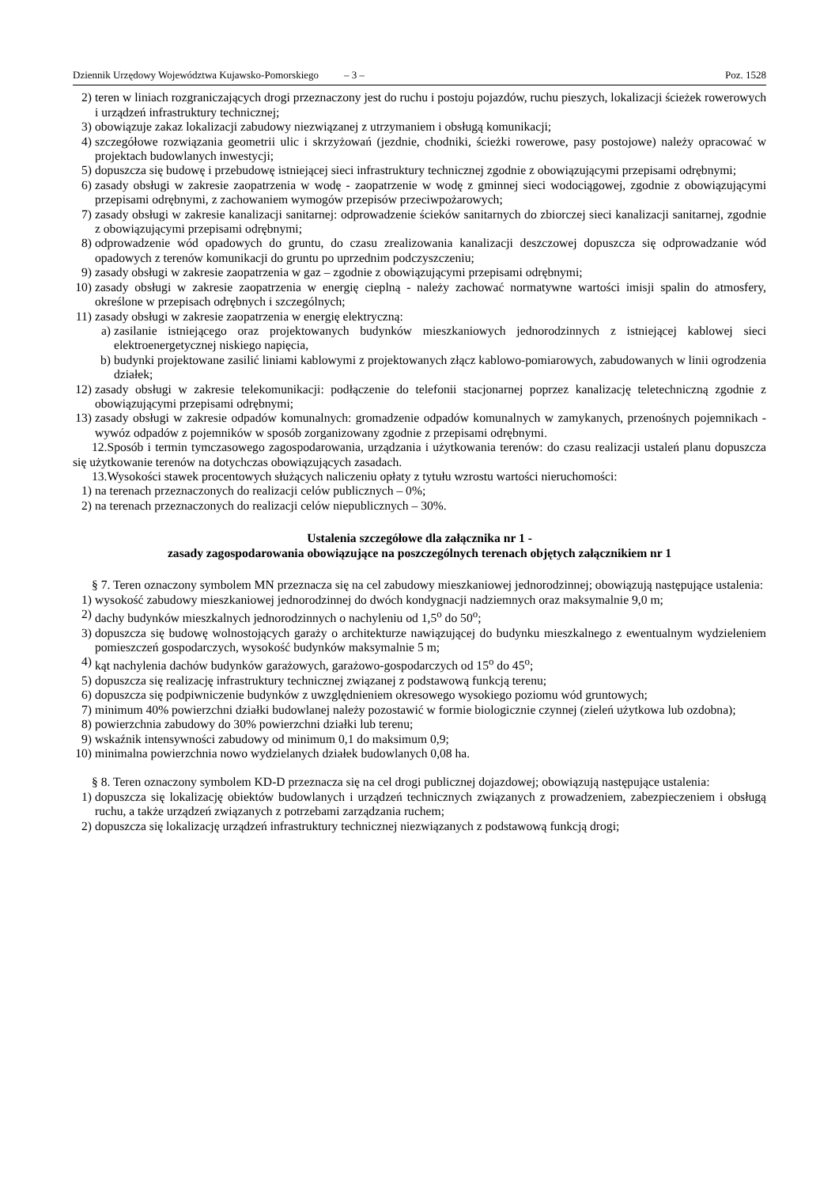Dziennik Urzędowy Województwa Kujawsko-Pomorskiego – 3 – Poz. 1528
2) teren w liniach rozgraniczających drogi przeznaczony jest do ruchu i postoju pojazdów, ruchu pieszych, lokalizacji ścieżek rowerowych i urządzeń infrastruktury technicznej;
3) obowiązuje zakaz lokalizacji zabudowy niezwiązanej z utrzymaniem i obsługą komunikacji;
4) szczegółowe rozwiązania geometrii ulic i skrzyżowań (jezdnie, chodniki, ścieżki rowerowe, pasy postojowe) należy opracować w projektach budowlanych inwestycji;
5) dopuszcza się budowę i przebudowę istniejącej sieci infrastruktury technicznej zgodnie z obowiązującymi przepisami odrębnymi;
6) zasady obsługi w zakresie zaopatrzenia w wodę - zaopatrzenie w wodę z gminnej sieci wodociągowej, zgodnie z obowiązującymi przepisami odrębnymi, z zachowaniem wymogów przepisów przeciwpożarowych;
7) zasady obsługi w zakresie kanalizacji sanitarnej: odprowadzenie ścieków sanitarnych do zbiorczej sieci kanalizacji sanitarnej, zgodnie z obowiązującymi przepisami odrębnymi;
8) odprowadzenie wód opadowych do gruntu, do czasu zrealizowania kanalizacji deszczowej dopuszcza się odprowadzanie wód opadowych z terenów komunikacji do gruntu po uprzednim podczyszczeniu;
9) zasady obsługi w zakresie zaopatrzenia w gaz – zgodnie z obowiązującymi przepisami odrębnymi;
10) zasady obsługi w zakresie zaopatrzenia w energię cieplną - należy zachować normatywne wartości imisji spalin do atmosfery, określone w przepisach odrębnych i szczególnych;
11) zasady obsługi w zakresie zaopatrzenia w energię elektryczną:
a) zasilanie istniejącego oraz projektowanych budynków mieszkaniowych jednorodzinnych z istniejącej kablowej sieci elektroenergetycznej niskiego napięcia,
b) budynki projektowane zasilić liniami kablowymi z projektowanych złącz kablowo-pomiarowych, zabudowanych w linii ogrodzenia działek;
12) zasady obsługi w zakresie telekomunikacji: podłączenie do telefonii stacjonarnej poprzez kanalizację teletechniczną zgodnie z obowiązującymi przepisami odrębnymi;
13) zasady obsługi w zakresie odpadów komunalnych: gromadzenie odpadów komunalnych w zamykanych, przenośnych pojemnikach - wywóz odpadów z pojemników w sposób zorganizowany zgodnie z przepisami odrębnymi.
12.Sposób i termin tymczasowego zagospodarowania, urządzania i użytkowania terenów: do czasu realizacji ustaleń planu dopuszcza się użytkowanie terenów na dotychczas obowiązujących zasadach.
13.Wysokości stawek procentowych służących naliczeniu opłaty z tytułu wzrostu wartości nieruchomości:
1) na terenach przeznaczonych do realizacji celów publicznych – 0%;
2) na terenach przeznaczonych do realizacji celów niepublicznych – 30%.
Ustalenia szczegółowe dla załącznika nr 1 -
zasady zagospodarowania obowiązujące na poszczególnych terenach objętych załącznikiem nr 1
§ 7. Teren oznaczony symbolem MN przeznacza się na cel zabudowy mieszkaniowej jednorodzinnej; obowiązują następujące ustalenia:
1) wysokość zabudowy mieszkaniowej jednorodzinnej do dwóch kondygnacji nadziemnych oraz maksymalnie 9,0 m;
2) dachy budynków mieszkalnych jednorodzinnych o nachyleniu od 1,5<sup>o</sup> do 50<sup>o</sup>;
3) dopuszcza się budowę wolnostojących garaży o architekturze nawiązującej do budynku mieszkalnego z ewentualnym wydzieleniem pomieszczeń gospodarczych, wysokość budynków maksymalnie 5 m;
4) kąt nachylenia dachów budynków garażowych, garażowo-gospodarczych od 15<sup>o</sup> do 45<sup>o</sup>;
5) dopuszcza się realizację infrastruktury technicznej związanej z podstawową funkcją terenu;
6) dopuszcza się podpiwniczenie budynków z uwzględnieniem okresowego wysokiego poziomu wód gruntowych;
7) minimum 40% powierzchni działki budowlanej należy pozostawić w formie biologicznie czynnej (zieleń użytkowa lub ozdobna);
8) powierzchnia zabudowy do 30% powierzchni działki lub terenu;
9) wskaźnik intensywności zabudowy od minimum 0,1 do maksimum 0,9;
10) minimalna powierzchnia nowo wydzielanych działek budowlanych 0,08 ha.
§ 8. Teren oznaczony symbolem KD-D przeznacza się na cel drogi publicznej dojazdowej; obowiązują następujące ustalenia:
1) dopuszcza się lokalizację obiektów budowlanych i urządzeń technicznych związanych z prowadzeniem, zabezpieczeniem i obsługą ruchu, a także urządzeń związanych z potrzebami zarządzania ruchem;
2) dopuszcza się lokalizację urządzeń infrastruktury technicznej niezwiązanych z podstawową funkcją drogi;